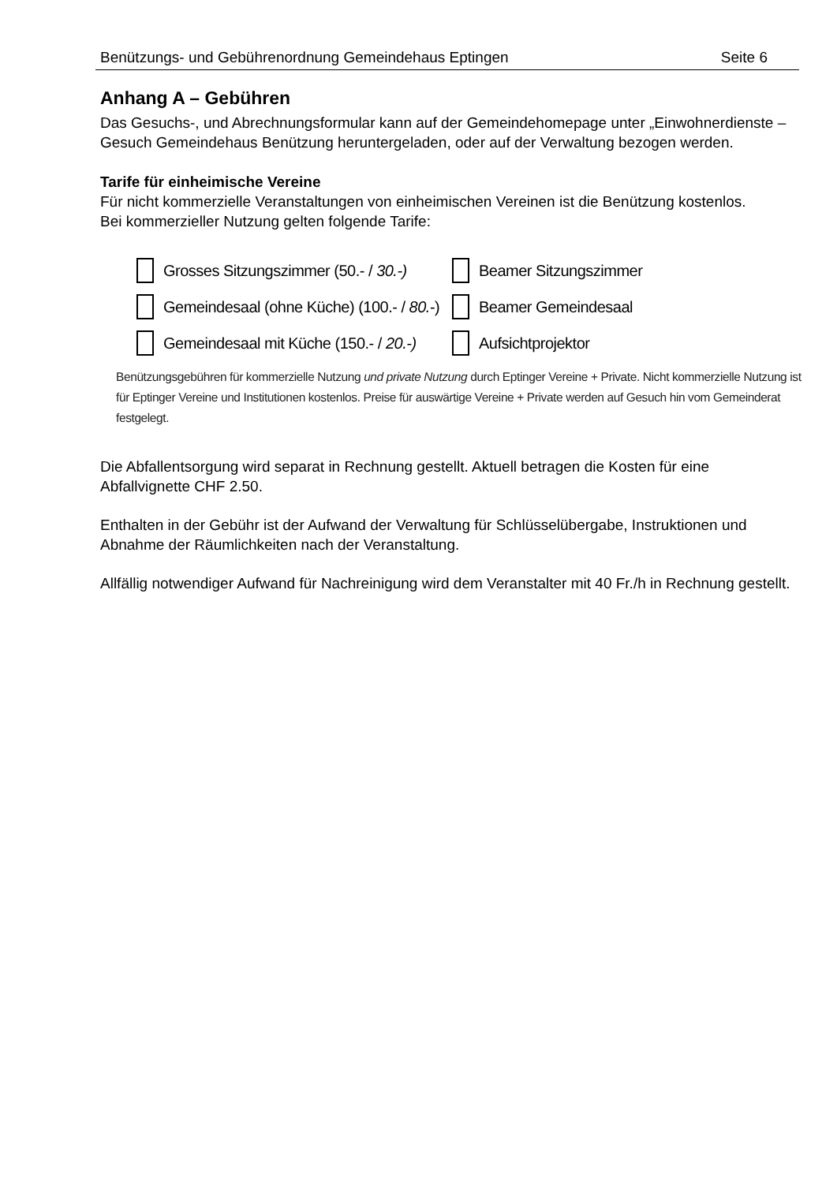Benützungs- und Gebührenordnung Gemeindehaus Eptingen Seite 6
Anhang A – Gebühren
Das Gesuchs-, und Abrechnungsformular kann auf der Gemeindehomepage unter „Einwohnerdienste – Gesuch Gemeindehaus Benützung heruntergeladen, oder auf der Verwaltung bezogen werden.
Tarife für einheimische Vereine
Für nicht kommerzielle Veranstaltungen von einheimischen Vereinen ist die Benützung kostenlos.
Bei kommerzieller Nutzung gelten folgende Tarife:
Grosses Sitzungszimmer (50.- / 30.-)
Beamer Sitzungszimmer
Gemeindesaal (ohne Küche) (100.- / 80.-)
Beamer Gemeindesaal
Gemeindesaal mit Küche (150.- / 20.-)
Aufsichtprojektor
Benützungsgebühren für kommerzielle Nutzung und private Nutzung durch Eptinger Vereine + Private. Nicht kommerzielle Nutzung ist für Eptinger Vereine und Institutionen kostenlos. Preise für auswärtige Vereine + Private werden auf Gesuch hin vom Gemeinderat festgelegt.
Die Abfallentsorgung wird separat in Rechnung gestellt. Aktuell betragen die Kosten für eine Abfallvignette CHF 2.50.
Enthalten in der Gebühr ist der Aufwand der Verwaltung für Schlüsselübergabe, Instruktionen und Abnahme der Räumlichkeiten nach der Veranstaltung.
Allfällig notwendiger Aufwand für Nachreinigung wird dem Veranstalter mit 40 Fr./h in Rechnung gestellt.